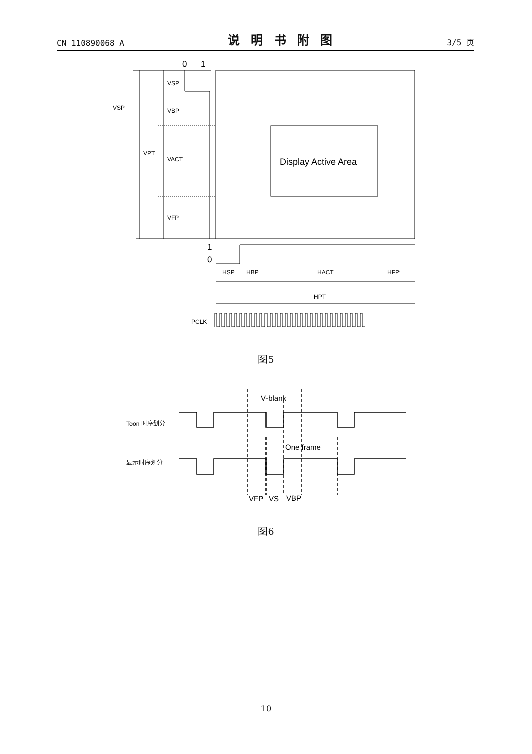CN 110890068 A 说明书附图 3/5 页
0
1
VSP
VSP
VBP
VPT
VACT
VFP
Display Active Area
1
0
HSP
HBP
HACT
HFP
HPT
PCLK
图5
V-blank
One frame
Tcon 时序划分
显示时序划分
VFP
VS
VBP
图6
10